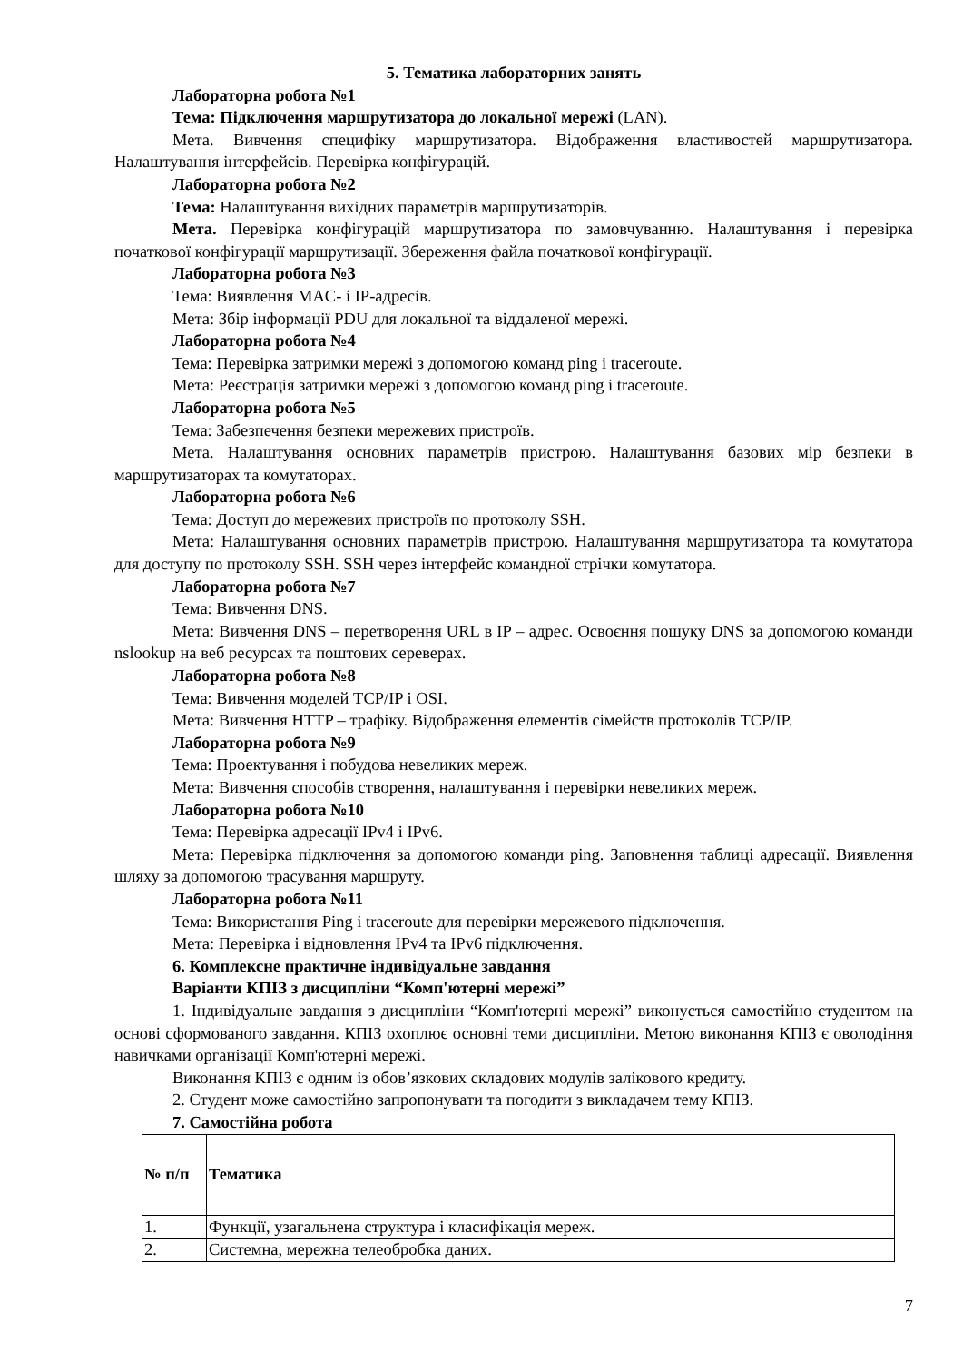5. Тематика лабораторних занять
Лабораторна робота №1
Тема: Підключення маршрутизатора до локальної мережі (LAN).
Мета. Вивчення специфіку маршрутизатора. Відображення властивостей маршрутизатора. Налаштування інтерфейсів. Перевірка конфігурацій.
Лабораторна робота №2
Тема: Налаштування вихідних параметрів маршрутизаторів.
Мета. Перевірка конфігурацій маршрутизатора по замовчуванню. Налаштування і перевірка початкової конфігурації маршрутизації. Збереження файла початкової конфігурації.
Лабораторна робота №3
Тема: Виявлення MAC- і IP-адресів.
Мета: Збір інформації PDU для локальної та віддаленої мережі.
Лабораторна робота №4
Тема: Перевірка затримки мережі з допомогою команд ping і traceroute.
Мета: Реєстрація затримки мережі з допомогою команд ping і traceroute.
Лабораторна робота №5
Тема: Забезпечення безпеки мережевих пристроїв.
Мета. Налаштування основних параметрів пристрою. Налаштування базових мір безпеки в маршрутизаторах та комутаторах.
Лабораторна робота №6
Тема: Доступ до мережевих пристроїв по протоколу SSH.
Мета: Налаштування основних параметрів пристрою. Налаштування маршрутизатора та комутатора для доступу по протоколу SSH. SSH через інтерфейс командної стрічки комутатора.
Лабораторна робота №7
Тема: Вивчення DNS.
Мета: Вивчення DNS – перетворення URL в IP – адрес. Освоєння пошуку DNS за допомогою команди nslookup на веб ресурсах та поштових сереверах.
Лабораторна робота №8
Тема: Вивчення моделей TCP/IP і OSI.
Мета: Вивчення HTTP – трафіку. Відображення елементів сімейств протоколів TCP/IP.
Лабораторна робота №9
Тема: Проектування і побудова невеликих мереж.
Мета: Вивчення способів створення, налаштування і перевірки невеликих мереж.
Лабораторна робота №10
Тема: Перевірка адресації IPv4 і IPv6.
Мета: Перевірка підключення за допомогою команди ping. Заповнення таблиці адресації. Виявлення шляху за допомогою трасування маршруту.
Лабораторна робота №11
Тема: Використання Ping і traceroute для перевірки мережевого підключення.
Мета: Перевірка і відновлення IPv4 та IPv6 підключення.
6. Комплексне практичне індивідуальне завдання
Варіанти КПІЗ з дисципліни “Комп'ютерні мережі”
1. Індивідуальне завдання з дисципліни “Комп'ютерні мережі” виконується самостійно студентом на основі сформованого завдання. КПІЗ охоплює основні теми дисципліни. Метою виконання КПІЗ є оволодіння навичками організації Комп'ютерні мережі.
Виконання КПІЗ є одним із обов’язкових складових модулів залікового кредиту.
2. Студент може самостійно запропонувати та погодити з викладачем тему КПІЗ.
7. Самостійна робота
| № п/п | Тематика |
| --- | --- |
| 1. | Функції, узагальнена структура і класифікація мереж. |
| 2. | Системна, мережна телеобробка даних. |
7